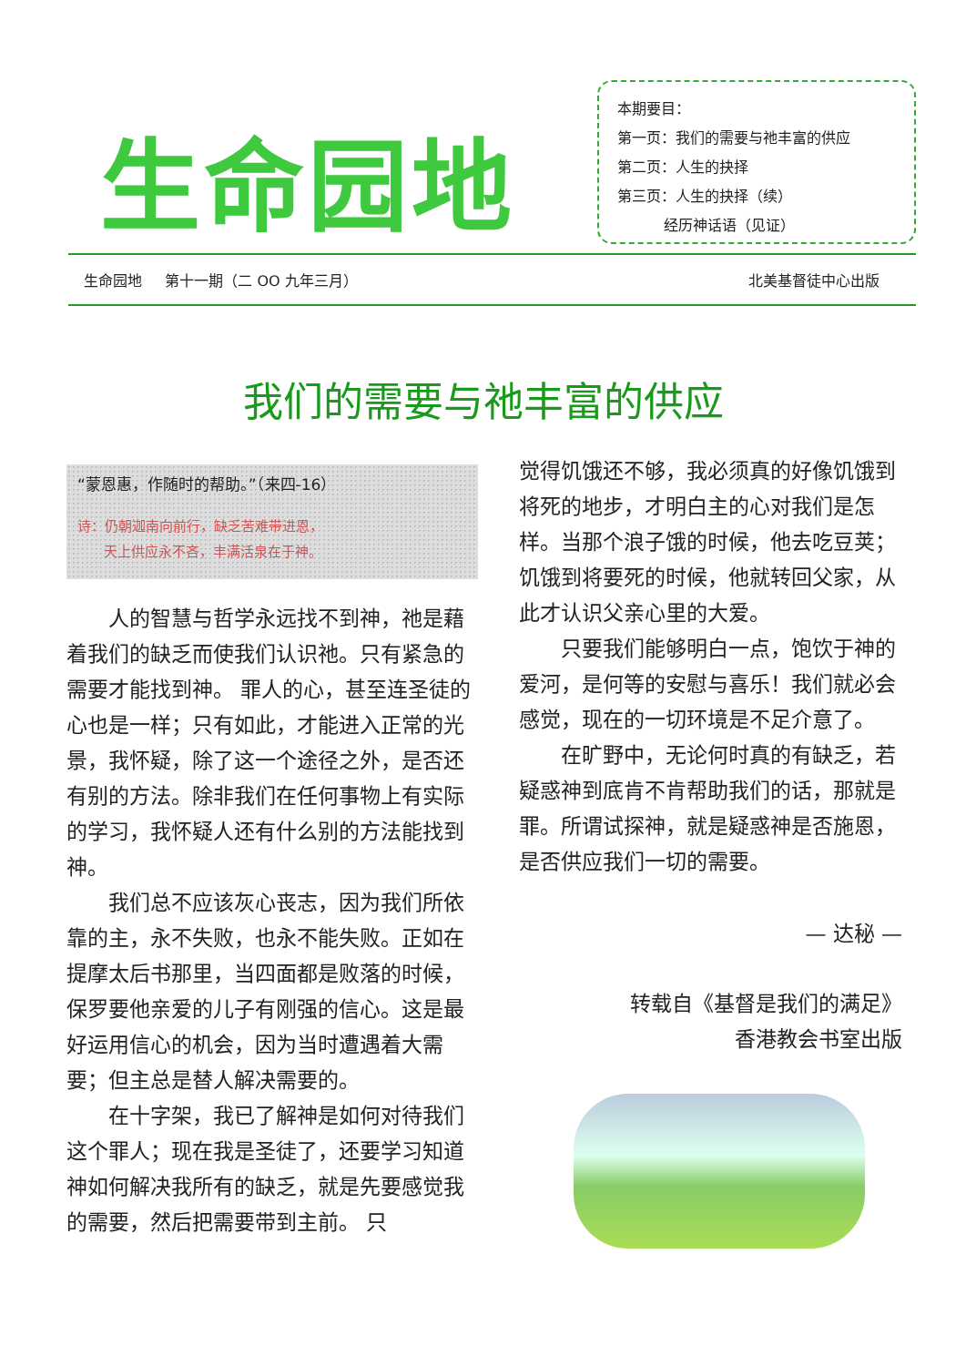生命园地
本期要目：
第一页：我们的需要与祂丰富的供应
第二页：人生的抉择
第三页：人生的抉择（续）
经历神话语（见证）
生命园地 第十一期（二 OO 九年三月） 北美基督徒中心出版
我们的需要与祂丰富的供应
“蒙恩惠，作随时的帮助。”（来四-16）
诗：仍朝迦南向前行，缺乏苦难带进恩，
天上供应永不吝，丰满活泉在于神。
人的智慧与哲学永远找不到神，祂是藉着我们的缺乏而使我们认识祂。只有紧急的需要才能找到神。 罪人的心，甚至连圣徒的心也是一样；只有如此，才能进入正常的光景，我怀疑，除了这一个途径之外，是否还有别的方法。除非我们在任何事物上有实际的学习，我怀疑人还有什么别的方法能找到神。
我们总不应该灰心丧志，因为我们所依靠的主，永不失败，也永不能失败。正如在提摩太后书那里，当四面都是败落的时候，保罗要他亲爱的儿子有刚强的信心。这是最好运用信心的机会，因为当时遭遇着大需要；但主总是替人解决需要的。
在十字架，我已了解神是如何对待我们这个罪人；现在我是圣徒了，还要学习知道神如何解决我所有的缺乏，就是先要感觉我的需要，然后把需要带到主前。 只
觉得饥饿还不够，我必须真的好像饥饿到将死的地步，才明白主的心对我们是怎样。当那个浪子饿的时候，他去吃豆荚；饥饿到将要死的时候，他就转回父家，从此才认识父亲心里的大爱。
只要我们能够明白一点，饱饮于神的爱河，是何等的安慰与喜乐！我们就必会感觉，现在的一切环境是不足介意了。
在旷野中，无论何时真的有缺乏，若疑惑神到底肯不肯帮助我们的话，那就是罪。所谓试探神，就是疑惑神是否施恩，是否供应我们一切的需要。
— 达秘 —
转载自《基督是我们的满足》
香港教会书室出版